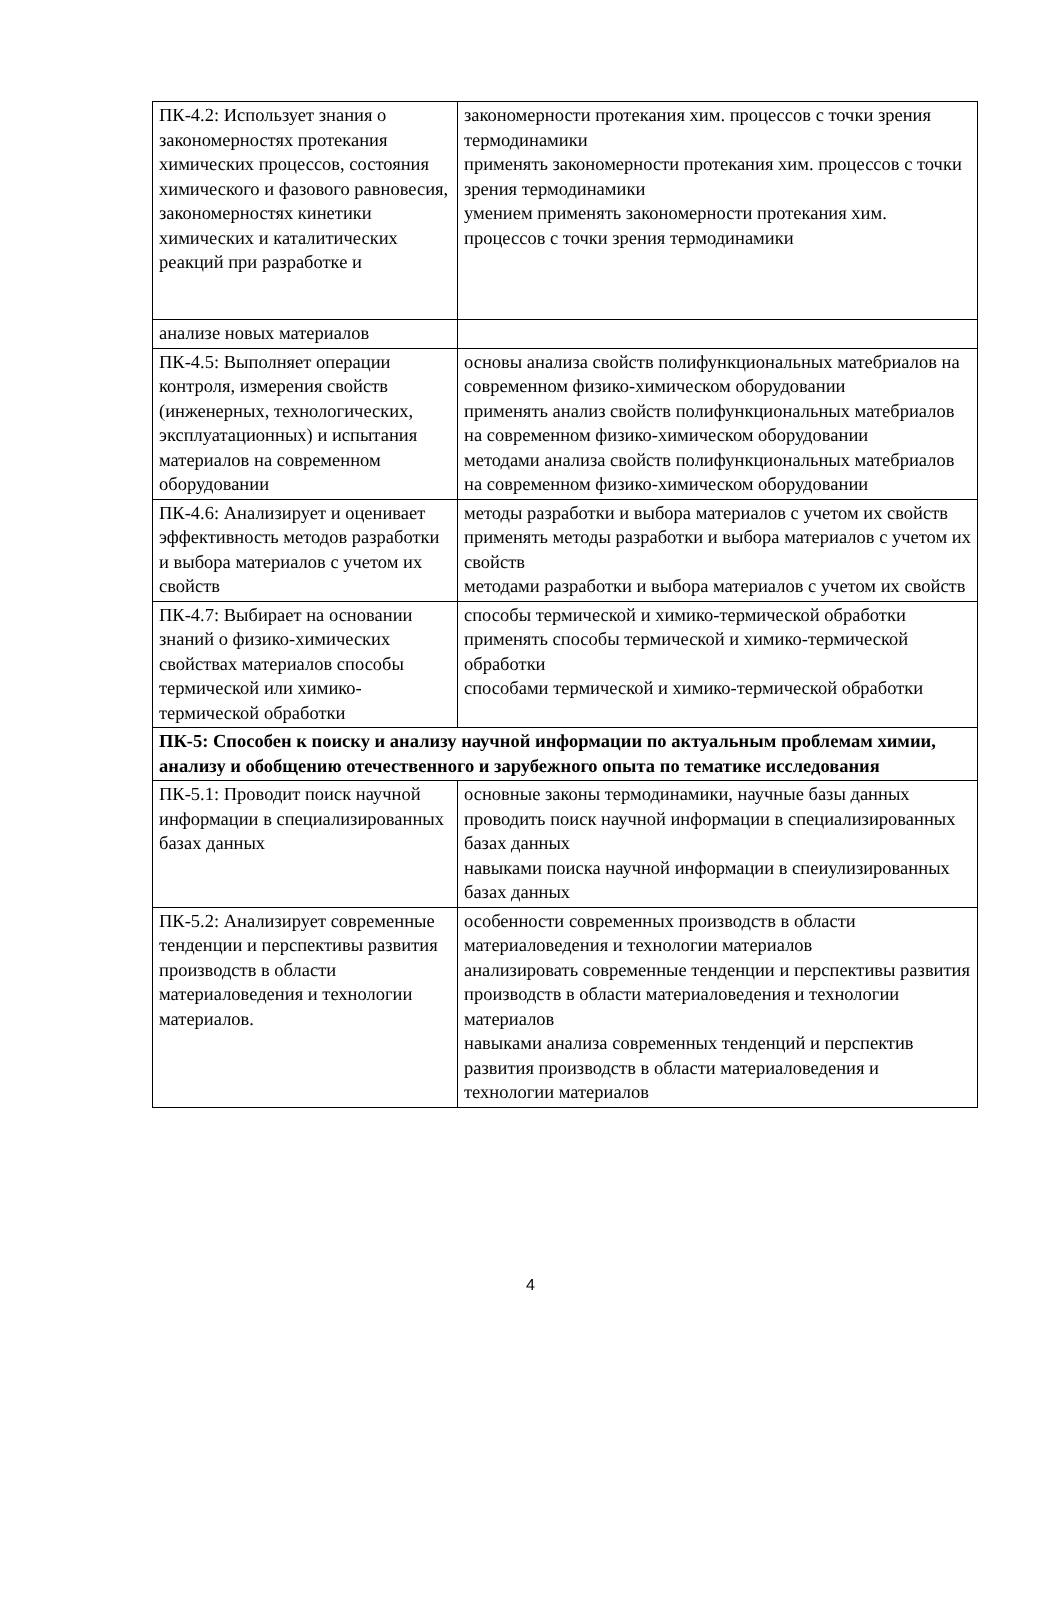| ПК-4.2: Использует знания о закономерностях протекания химических процессов, состояния химического и фазового равновесия, закономерностях кинетики химических и каталитических реакций при разработке и | закономерности протекания хим. процессов с точки зрения термодинамики применять закономерности протекания хим. процессов с точки зрения термодинамики умением применять закономерности протекания хим. процессов с точки зрения термодинамики |
| анализе новых материалов | |
| ПК-4.5: Выполняет операции контроля, измерения свойств (инженерных, технологических, эксплуатационных) и испытания материалов на современном оборудовании | основы анализа свойств полифункциональных матебриалов на современном физико-химическом оборудовании применять анализ свойств полифункциональных матебриалов на современном физико-химическом оборудовании методами анализа свойств полифункциональных матебриалов на современном физико-химическом оборудовании |
| ПК-4.6: Анализирует и оценивает эффективность методов разработки и выбора материалов с учетом их свойств | методы разработки и выбора материалов с учетом их свойств применять методы разработки и выбора материалов с учетом их свойств методами разработки и выбора материалов с учетом их свойств |
| ПК-4.7: Выбирает на основании знаний о физико-химических свойствах материалов способы термической или химико-термической обработки | способы термической и химико-термической обработки применять способы термической и химико-термической обработки способами термической и химико-термической обработки |
| ПК-5: Способен к поиску и анализу научной информации по актуальным проблемам химии, анализу и обобщению отечественного и зарубежного опыта по тематике исследования | |
| ПК-5.1: Проводит поиск научной информации в специализированных базах данных | основные законы термодинамики, научные базы данных проводить поиск научной информации в специализированных базах данных навыками поиска научной информации в спеиулизированных базах данных |
| ПК-5.2: Анализирует современные тенденции и перспективы развития производств в области материаловедения и технологии материалов. | особенности современных производств в области материаловедения и технологии материалов анализировать современные тенденции и перспективы развития производств в области материаловедения и технологии материалов навыками анализа современных тенденций и перспектив развития производств в области материаловедения и технологии материалов |
4